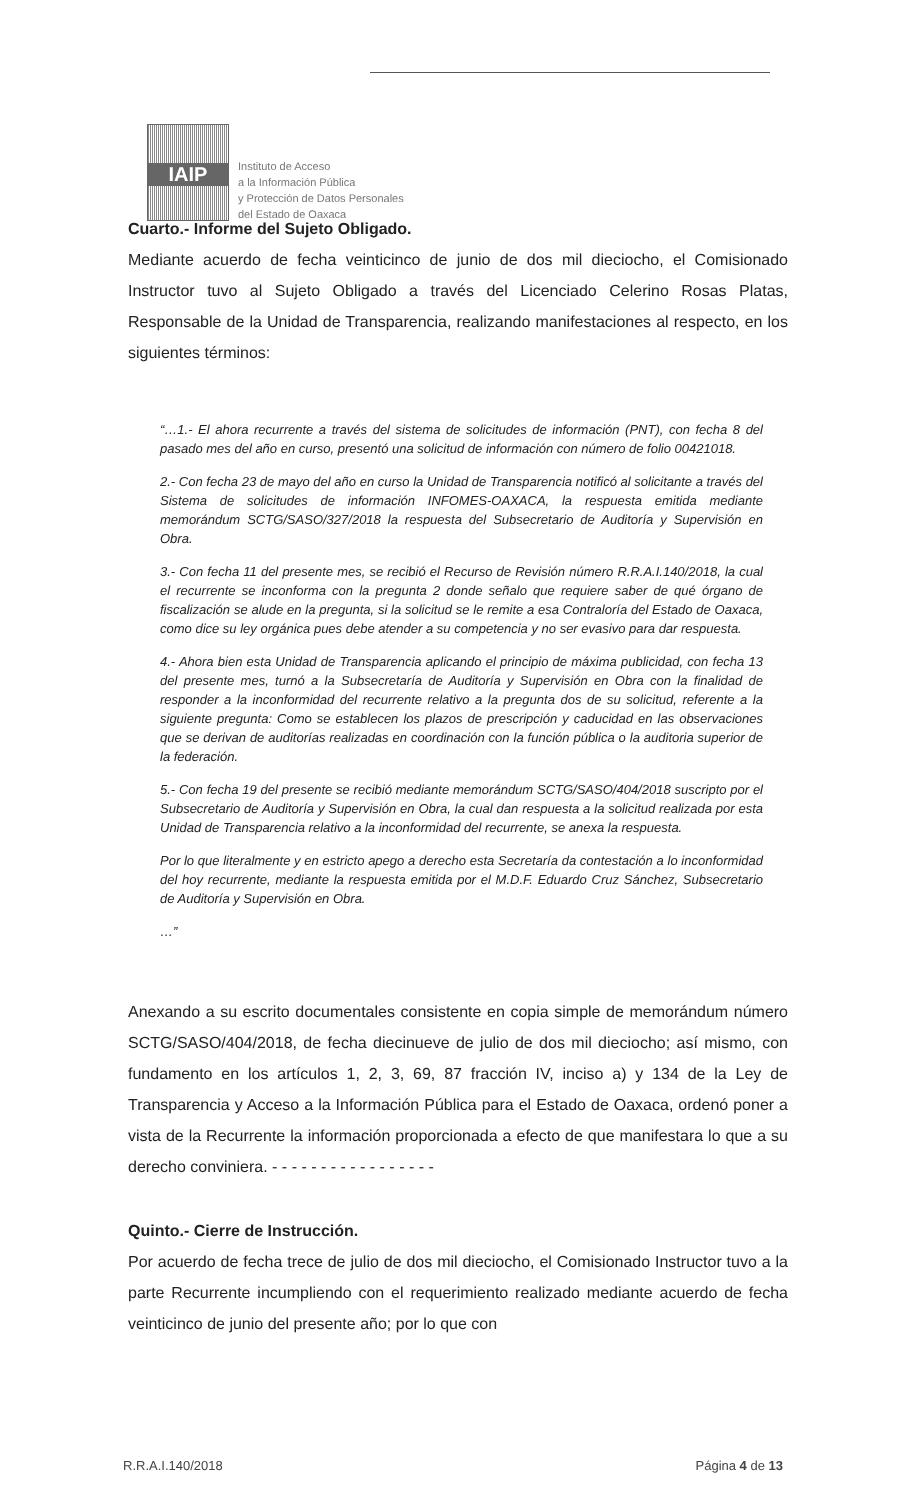IAIP
Instituto de Acceso
a la Información Pública
y Protección de Datos Personales
del Estado de Oaxaca
Cuarto.- Informe del Sujeto Obligado.
Mediante acuerdo de fecha veinticinco de junio de dos mil dieciocho, el Comisionado Instructor tuvo al Sujeto Obligado a través del Licenciado Celerino Rosas Platas, Responsable de la Unidad de Transparencia, realizando manifestaciones al respecto, en los siguientes términos:
“…1.- El ahora recurrente a través del sistema de solicitudes de información (PNT), con fecha 8 del pasado mes del año en curso, presentó una solicitud de información con número de folio 00421018.
2.- Con fecha 23 de mayo del año en curso la Unidad de Transparencia notificó al solicitante a través del Sistema de solicitudes de información INFOMES-OAXACA, la respuesta emitida mediante memorándum SCTG/SASO/327/2018 la respuesta del Subsecretario de Auditoría y Supervisión en Obra.
3.- Con fecha 11 del presente mes, se recibió el Recurso de Revisión número R.R.A.I.140/2018, la cual el recurrente se inconforma con la pregunta 2 donde señalo que requiere saber de qué órgano de fiscalización se alude en la pregunta, si la solicitud se le remite a esa Contraloría del Estado de Oaxaca, como dice su ley orgánica pues debe atender a su competencia y no ser evasivo para dar respuesta.
4.- Ahora bien esta Unidad de Transparencia aplicando el principio de máxima publicidad, con fecha 13 del presente mes, turnó a la Subsecretaría de Auditoría y Supervisión en Obra con la finalidad de responder a la inconformidad del recurrente relativo a la pregunta dos de su solicitud, referente a la siguiente pregunta: Como se establecen los plazos de prescripción y caducidad en las observaciones que se derivan de auditorías realizadas en coordinación con la función pública o la auditoria superior de la federación.
5.- Con fecha 19 del presente se recibió mediante memorándum SCTG/SASO/404/2018 suscripto por el Subsecretario de Auditoría y Supervisión en Obra, la cual dan respuesta a la solicitud realizada por esta Unidad de Transparencia relativo a la inconformidad del recurrente, se anexa la respuesta.
Por lo que literalmente y en estricto apego a derecho esta Secretaría da contestación a lo inconformidad del hoy recurrente, mediante la respuesta emitida por el M.D.F. Eduardo Cruz Sánchez, Subsecretario de Auditoría y Supervisión en Obra.
…”
Anexando a su escrito documentales consistente en copia simple de memorándum número SCTG/SASO/404/2018, de fecha diecinueve de julio de dos mil dieciocho; así mismo, con fundamento en los artículos 1, 2, 3, 69, 87 fracción IV, inciso a) y 134 de la Ley de Transparencia y Acceso a la Información Pública para el Estado de Oaxaca, ordenó poner a vista de la Recurrente la información proporcionada a efecto de que manifestara lo que a su derecho conviniera. - - - - - - - - - - - - - - - - -
Quinto.- Cierre de Instrucción.
Por acuerdo de fecha trece de julio de dos mil dieciocho, el Comisionado Instructor tuvo a la parte Recurrente incumpliendo con el requerimiento realizado mediante acuerdo de fecha veinticinco de junio del presente año; por lo que con
R.R.A.I.140/2018 Página 4 de 13